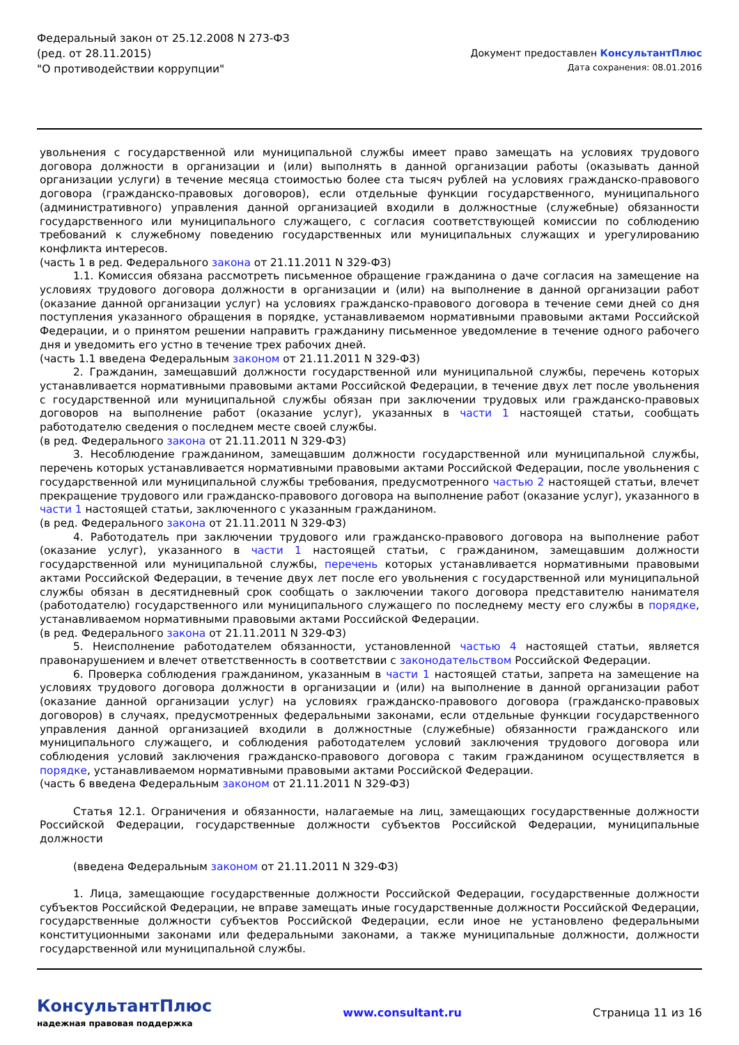Федеральный закон от 25.12.2008 N 273-ФЗ
(ред. от 28.11.2015)
"О противодействии коррупции"
Документ предоставлен КонсультантПлюс
Дата сохранения: 08.01.2016
увольнения с государственной или муниципальной службы имеет право замещать на условиях трудового договора должности в организации и (или) выполнять в данной организации работы (оказывать данной организации услуги) в течение месяца стоимостью более ста тысяч рублей на условиях гражданско-правового договора (гражданско-правовых договоров), если отдельные функции государственного, муниципального (административного) управления данной организацией входили в должностные (служебные) обязанности государственного или муниципального служащего, с согласия соответствующей комиссии по соблюдению требований к служебному поведению государственных или муниципальных служащих и урегулированию конфликта интересов.
(часть 1 в ред. Федерального закона от 21.11.2011 N 329-ФЗ)
1.1. Комиссия обязана рассмотреть письменное обращение гражданина о даче согласия на замещение на условиях трудового договора должности в организации и (или) на выполнение в данной организации работ (оказание данной организации услуг) на условиях гражданско-правового договора в течение семи дней со дня поступления указанного обращения в порядке, устанавливаемом нормативными правовыми актами Российской Федерации, и о принятом решении направить гражданину письменное уведомление в течение одного рабочего дня и уведомить его устно в течение трех рабочих дней.
(часть 1.1 введена Федеральным законом от 21.11.2011 N 329-ФЗ)
2. Гражданин, замещавший должности государственной или муниципальной службы, перечень которых устанавливается нормативными правовыми актами Российской Федерации, в течение двух лет после увольнения с государственной или муниципальной службы обязан при заключении трудовых или гражданско-правовых договоров на выполнение работ (оказание услуг), указанных в части 1 настоящей статьи, сообщать работодателю сведения о последнем месте своей службы.
(в ред. Федерального закона от 21.11.2011 N 329-ФЗ)
3. Несоблюдение гражданином, замещавшим должности государственной или муниципальной службы, перечень которых устанавливается нормативными правовыми актами Российской Федерации, после увольнения с государственной или муниципальной службы требования, предусмотренного частью 2 настоящей статьи, влечет прекращение трудового или гражданско-правового договора на выполнение работ (оказание услуг), указанного в части 1 настоящей статьи, заключенного с указанным гражданином.
(в ред. Федерального закона от 21.11.2011 N 329-ФЗ)
4. Работодатель при заключении трудового или гражданско-правового договора на выполнение работ (оказание услуг), указанного в части 1 настоящей статьи, с гражданином, замещавшим должности государственной или муниципальной службы, перечень которых устанавливается нормативными правовыми актами Российской Федерации, в течение двух лет после его увольнения с государственной или муниципальной службы обязан в десятидневный срок сообщать о заключении такого договора представителю нанимателя (работодателю) государственного или муниципального служащего по последнему месту его службы в порядке, устанавливаемом нормативными правовыми актами Российской Федерации.
(в ред. Федерального закона от 21.11.2011 N 329-ФЗ)
5. Неисполнение работодателем обязанности, установленной частью 4 настоящей статьи, является правонарушением и влечет ответственность в соответствии с законодательством Российской Федерации.
6. Проверка соблюдения гражданином, указанным в части 1 настоящей статьи, запрета на замещение на условиях трудового договора должности в организации и (или) на выполнение в данной организации работ (оказание данной организации услуг) на условиях гражданско-правового договора (гражданско-правовых договоров) в случаях, предусмотренных федеральными законами, если отдельные функции государственного управления данной организацией входили в должностные (служебные) обязанности гражданского или муниципального служащего, и соблюдения работодателем условий заключения трудового договора или соблюдения условий заключения гражданско-правового договора с таким гражданином осуществляется в порядке, устанавливаемом нормативными правовыми актами Российской Федерации.
(часть 6 введена Федеральным законом от 21.11.2011 N 329-ФЗ)
Статья 12.1. Ограничения и обязанности, налагаемые на лиц, замещающих государственные должности Российской Федерации, государственные должности субъектов Российской Федерации, муниципальные должности
(введена Федеральным законом от 21.11.2011 N 329-ФЗ)
1. Лица, замещающие государственные должности Российской Федерации, государственные должности субъектов Российской Федерации, не вправе замещать иные государственные должности Российской Федерации, государственные должности субъектов Российской Федерации, если иное не установлено федеральными конституционными законами или федеральными законами, а также муниципальные должности, должности государственной или муниципальной службы.
КонсультантПлюс
надежная правовая поддержка
www.consultant.ru Страница 11 из 16